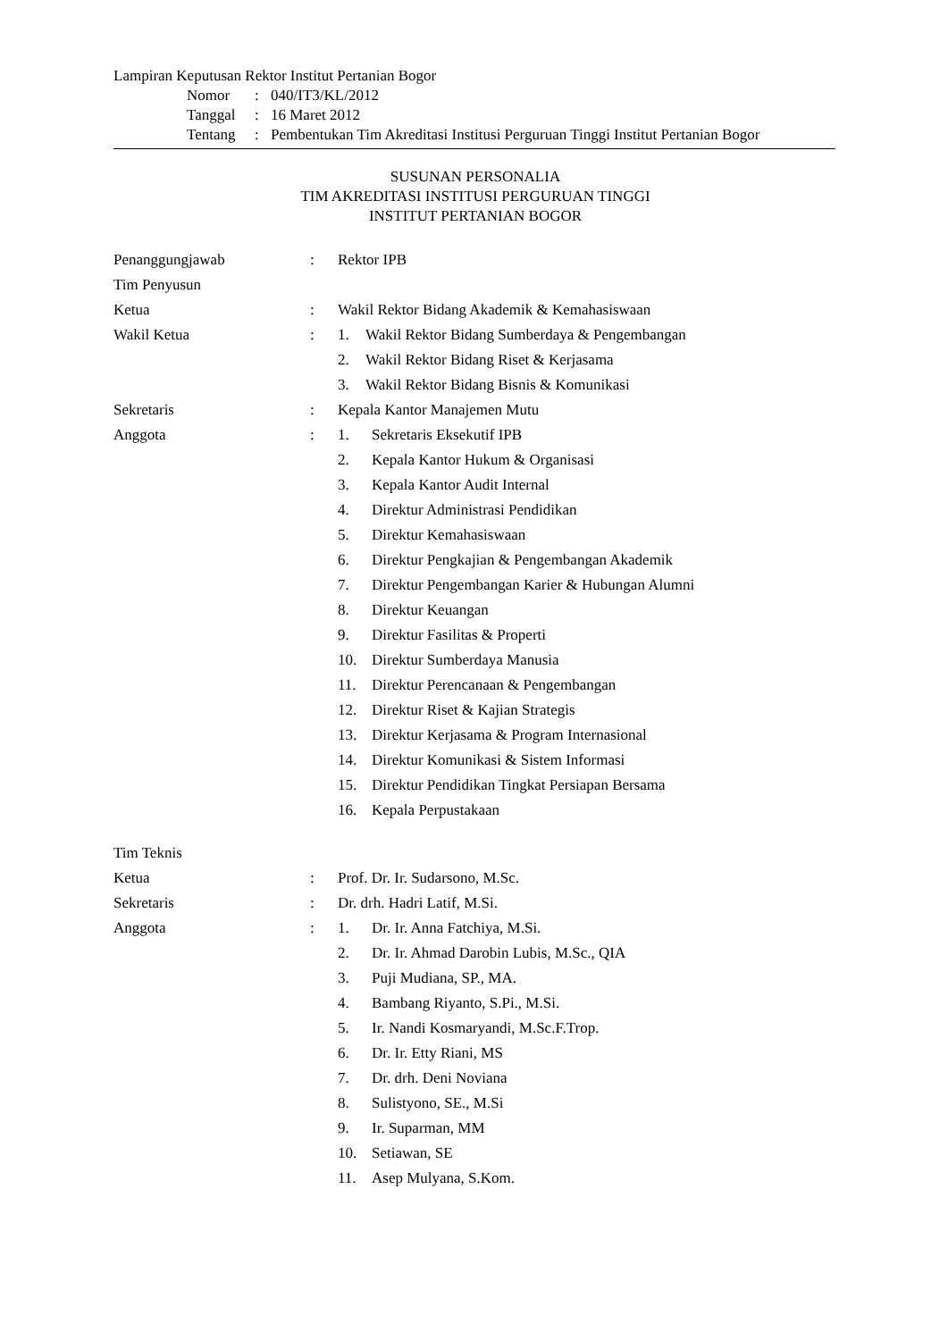Lampiran Keputusan Rektor Institut Pertanian Bogor
| Nomor | : | 040/IT3/KL/2012 |
| Tanggal | : | 16 Maret 2012 |
| Tentang | : | Pembentukan Tim Akreditasi Institusi Perguruan Tinggi Institut Pertanian Bogor |
SUSUNAN PERSONALIA
TIM AKREDITASI INSTITUSI PERGURUAN TINGGI
INSTITUT PERTANIAN BOGOR
| Penanggungjawab | : | Rektor IPB |
| Tim Penyusun | | |
| Ketua | : | Wakil Rektor Bidang Akademik & Kemahasiswaan |
| Wakil Ketua | : | 1. Wakil Rektor Bidang Sumberdaya & Pengembangan 2. Wakil Rektor Bidang Riset & Kerjasama 3. Wakil Rektor Bidang Bisnis & Komunikasi |
| Sekretaris | : | Kepala Kantor Manajemen Mutu |
| Anggota | : | 1. Sekretaris Eksekutif IPB 2. Kepala Kantor Hukum & Organisasi 3. Kepala Kantor Audit Internal 4. Direktur Administrasi Pendidikan 5. Direktur Kemahasiswaan 6. Direktur Pengkajian & Pengembangan Akademik 7. Direktur Pengembangan Karier & Hubungan Alumni 8. Direktur Keuangan 9. Direktur Fasilitas & Properti 10. Direktur Sumberdaya Manusia 11. Direktur Perencanaan & Pengembangan 12. Direktur Riset & Kajian Strategis 13. Direktur Kerjasama & Program Internasional 14. Direktur Komunikasi & Sistem Informasi 15. Direktur Pendidikan Tingkat Persiapan Bersama 16. Kepala Perpustakaan |
| Tim Teknis | | |
| Ketua | : | Prof. Dr. Ir. Sudarsono, M.Sc. |
| Sekretaris | : | Dr. drh. Hadri Latif, M.Si. |
| Anggota | : | 1. Dr. Ir. Anna Fatchiya, M.Si. 2. Dr. Ir. Ahmad Darobin Lubis, M.Sc., QIA 3. Puji Mudiana, SP., MA. 4. Bambang Riyanto, S.Pi., M.Si. 5. Ir. Nandi Kosmaryandi, M.Sc.F.Trop. 6. Dr. Ir. Etty Riani, MS 7. Dr. drh. Deni Noviana 8. Sulistyono, SE., M.Si 9. Ir. Suparman, MM 10. Setiawan, SE 11. Asep Mulyana, S.Kom. |